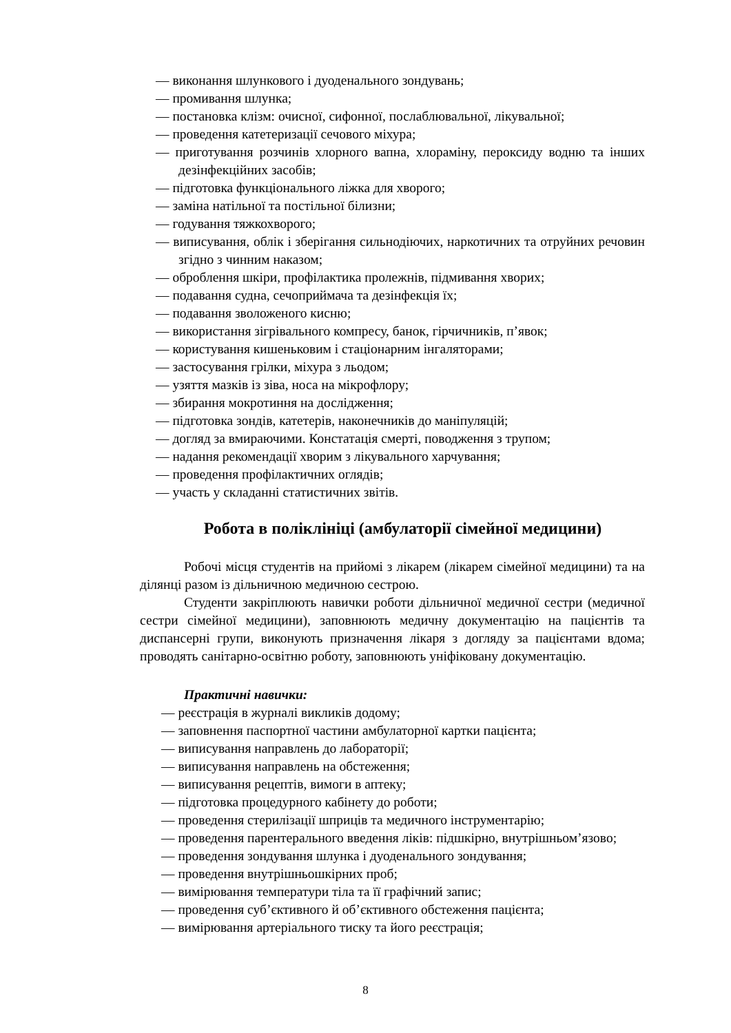— виконання шлункового і дуоденального зондувань;
— промивання шлунка;
— постановка клізм: очисної, сифонної, послаблювальної, лікувальної;
— проведення катетеризації сечового міхура;
— приготування розчинів хлорного вапна, хлораміну, пероксиду водню та інших дезінфекційних засобів;
— підготовка функціонального ліжка для хворого;
— заміна натільної та постільної білизни;
— годування тяжкохворого;
— виписування, облік і зберігання сильнодіючих, наркотичних та отруйних речовин згідно з чинним наказом;
— оброблення шкіри, профілактика пролежнів, підмивання хворих;
— подавання судна, сечоприймача та дезінфекція їх;
— подавання зволоженого кисню;
— використання зігрівального компресу, банок, гірчичників, п’явок;
— користування кишеньковим і стаціонарним інгаляторами;
— застосування грілки, міхура з льодом;
— узяття мазків із зіва, носа на мікрофлору;
— збирання мокротиння на дослідження;
— підготовка зондів, катетерів, наконечників до маніпуляцій;
— догляд за вмираючими. Констатація смерті, поводження з трупом;
— надання рекомендації хворим з лікувального харчування;
— проведення профілактичних оглядів;
— участь у складанні статистичних звітів.
Робота в поліклініці (амбулаторії сімейної медицини)
Робочі місця студентів на прийомі з лікарем (лікарем сімейної медицини) та на ділянці разом із дільничною медичною сестрою.
Студенти закріплюють навички роботи дільничної медичної сестри (медичної сестри сімейної медицини), заповнюють медичну документацію на пацієнтів та диспансерні групи, виконують призначення лікаря з догляду за пацієнтами вдома; проводять санітарно-освітню роботу, заповнюють уніфіковану документацію.
Практичні навички:
— реєстрація в журналі викликів додому;
— заповнення паспортної частини амбулаторної картки пацієнта;
— виписування направлень до лабораторії;
— виписування направлень на обстеження;
— виписування рецептів, вимоги в аптеку;
— підготовка процедурного кабінету до роботи;
— проведення стерилізації шприців та медичного інструментарію;
— проведення парентерального введення ліків: підшкірно, внутрішньом’язово;
— проведення зондування шлунка і дуоденального зондування;
— проведення внутрішньошкірних проб;
— вимірювання температури тіла та її графічний запис;
— проведення суб’єктивного й об’єктивного обстеження пацієнта;
— вимірювання артеріального тиску та його реєстрація;
8